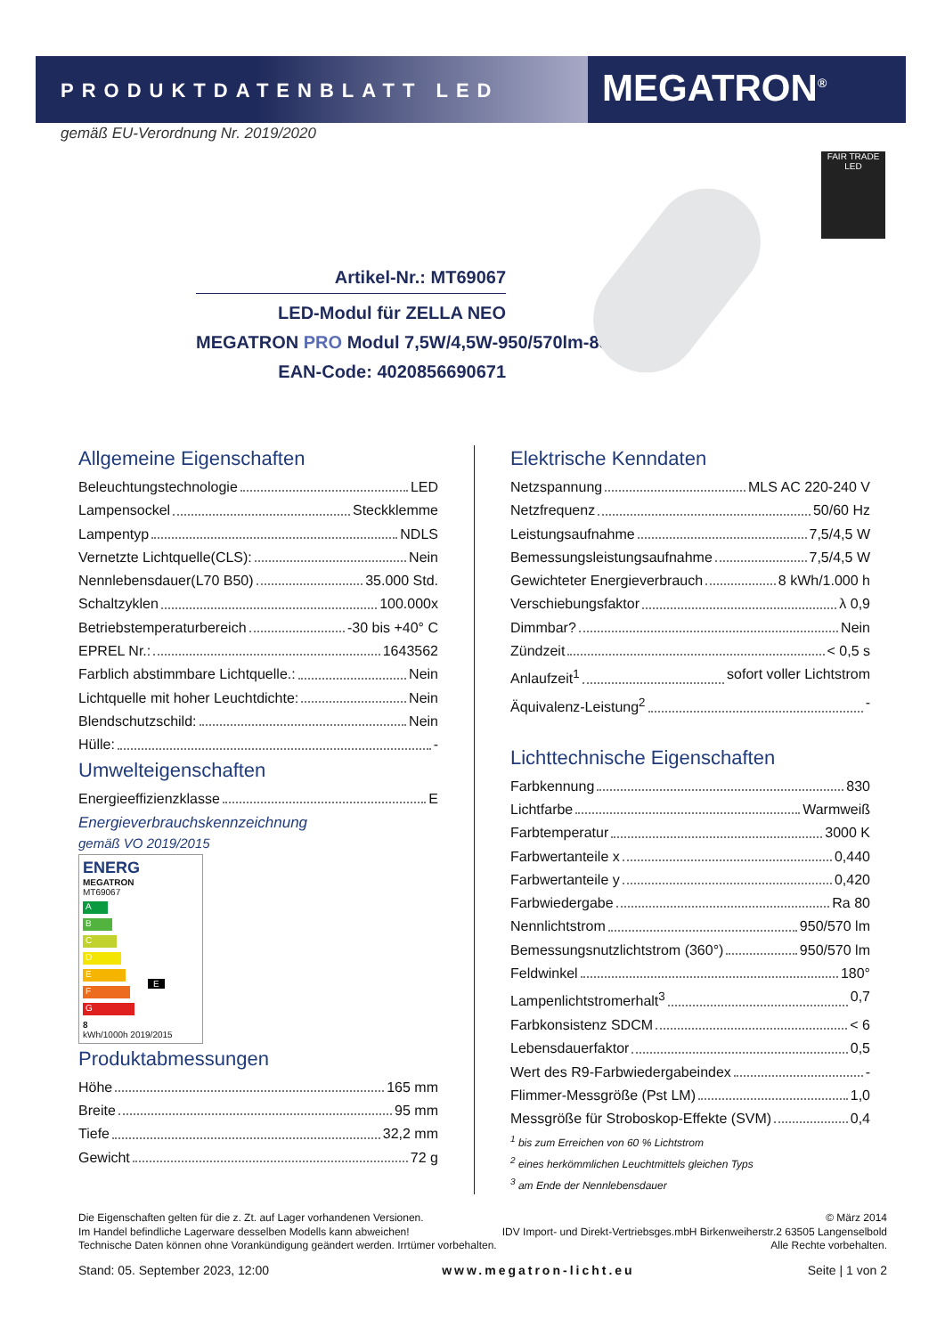PRODUKTDATENBLATT LED
MEGATRON<sup>®</sup>
gemäß EU-Verordnung Nr. 2019/2020
Artikel-Nr.: MT69067
LED-Modul für ZELLA NEO
MEGATRON PRO Modul 7,5W/4,5W-950/570lm-830
EAN-Code: 4020856690671
FAIR TRADE
LED
Allgemeine Eigenschaften
Beleuchtungstechnologie LED
Lampensockel Steckklemme
Lampentyp NDLS
Vernetzte Lichtquelle(CLS): Nein
Nennlebensdauer(L70 B50) 35.000 Std.
Schaltzyklen 100.000x
Betriebstemperaturbereich -30 bis +40° C
EPREL Nr.: 1643562
Farblich abstimmbare Lichtquelle.: Nein
Lichtquelle mit hoher Leuchtdichte: Nein
Blendschutzschild: Nein
Hülle: -
Umwelteigenschaften
Energieeffizienzklasse E
Energieverbrauchskennzeichnung
gemäß VO 2019/2015
ENERG
MEGATRON
MT69067
A
B
C
D
E E
F
G
8
kWh/1000h 2019/2015
Produktabmessungen
Höhe 165 mm
Breite 95 mm
Tiefe 32,2 mm
Gewicht 72 g
Elektrische Kenndaten
Netzspannung MLS AC 220-240 V
Netzfrequenz 50/60 Hz
Leistungsaufnahme 7,5/4,5 W
Bemessungsleistungsaufnahme 7,5/4,5 W
Gewichteter Energieverbrauch 8 kWh/1.000 h
Verschiebungsfaktor λ 0,9
Dimmbar? Nein
Zündzeit < 0,5 s
Anlaufzeit<sup>1</sup> sofort voller Lichtstrom
Äquivalenz-Leistung<sup>2</sup> -
Lichttechnische Eigenschaften
Farbkennung 830
Lichtfarbe Warmweiß
Farbtemperatur 3000 K
Farbwertanteile x 0,440
Farbwertanteile y 0,420
Farbwiedergabe Ra 80
Nennlichtstrom 950/570 lm
Bemessungsnutzlichtstrom (360°) 950/570 lm
Feldwinkel 180°
Lampenlichtstromerhalt<sup>3</sup> 0,7
Farbkonsistenz SDCM < 6
Lebensdauerfaktor 0,5
Wert des R9-Farbwiedergabeindex -
Flimmer-Messgröße (Pst LM) 1,0
Messgröße für Stroboskop-Effekte (SVM) 0,4
<sup>1</sup> bis zum Erreichen von 60 % Lichtstrom
<sup>2</sup> eines herkömmlichen Leuchtmittels gleichen Typs
<sup>3</sup> am Ende der Nennlebensdauer
Die Eigenschaften gelten für die z. Zt. auf Lager vorhandenen Versionen. © März 2014
Im Handel befindliche Lagerware desselben Modells kann abweichen! IDV Import- und Direkt-Vertriebsges.mbH Birkenweiherstr.2 63505 Langenselbold
Technische Daten können ohne Vorankündigung geändert werden. Irrtümer vorbehalten. Alle Rechte vorbehalten.
Stand: 05. September 2023, 12:00 www.megatron-licht.eu Seite | 1 von 2